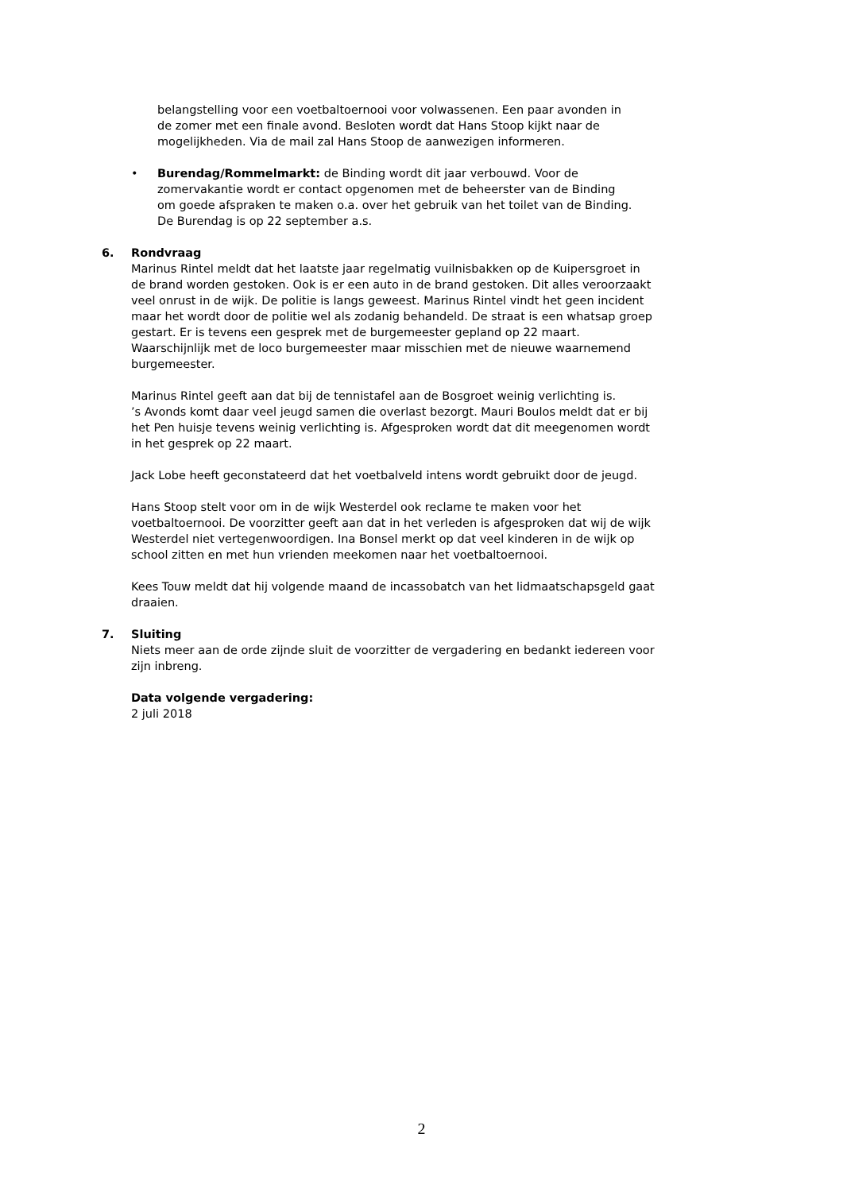belangstelling voor een voetbaltoernooi voor volwassenen. Een paar avonden in de zomer met een finale avond. Besloten wordt dat Hans Stoop kijkt naar de mogelijkheden. Via de mail zal Hans Stoop de aanwezigen informeren.
• Burendag/Rommelmarkt: de Binding wordt dit jaar verbouwd. Voor de zomervakantie wordt er contact opgenomen met de beheerster van de Binding om goede afspraken te maken o.a. over het gebruik van het toilet van de Binding. De Burendag is op 22 september a.s.
6. Rondvraag
Marinus Rintel meldt dat het laatste jaar regelmatig vuilnisbakken op de Kuipersgroet in de brand worden gestoken. Ook is er een auto in de brand gestoken. Dit alles veroorzaakt veel onrust in de wijk. De politie is langs geweest. Marinus Rintel vindt het geen incident maar het wordt door de politie wel als zodanig behandeld. De straat is een whatsap groep gestart. Er is tevens een gesprek met de burgemeester gepland op 22 maart. Waarschijnlijk met de loco burgemeester maar misschien met de nieuwe waarnemend burgemeester.
Marinus Rintel geeft aan dat bij de tennistafel aan de Bosgroet weinig verlichting is.
’s Avonds komt daar veel jeugd samen die overlast bezorgt. Mauri Boulos meldt dat er bij het Pen huisje tevens weinig verlichting is. Afgesproken wordt dat dit meegenomen wordt in het gesprek op 22 maart.
Jack Lobe heeft geconstateerd dat het voetbalveld intens wordt gebruikt door de jeugd.
Hans Stoop stelt voor om in de wijk Westerdel ook reclame te maken voor het voetbaltoernooi. De voorzitter geeft aan dat in het verleden is afgesproken dat wij de wijk Westerdel niet vertegenwoordigen. Ina Bonsel merkt op dat veel kinderen in de wijk op school zitten en met hun vrienden meekomen naar het voetbaltoernooi.
Kees Touw meldt dat hij volgende maand de incassobatch van het lidmaatschapsgeld gaat draaien.
7. Sluiting
Niets meer aan de orde zijnde sluit de voorzitter de vergadering en bedankt iedereen voor zijn inbreng.
Data volgende vergadering:
2 juli 2018
2